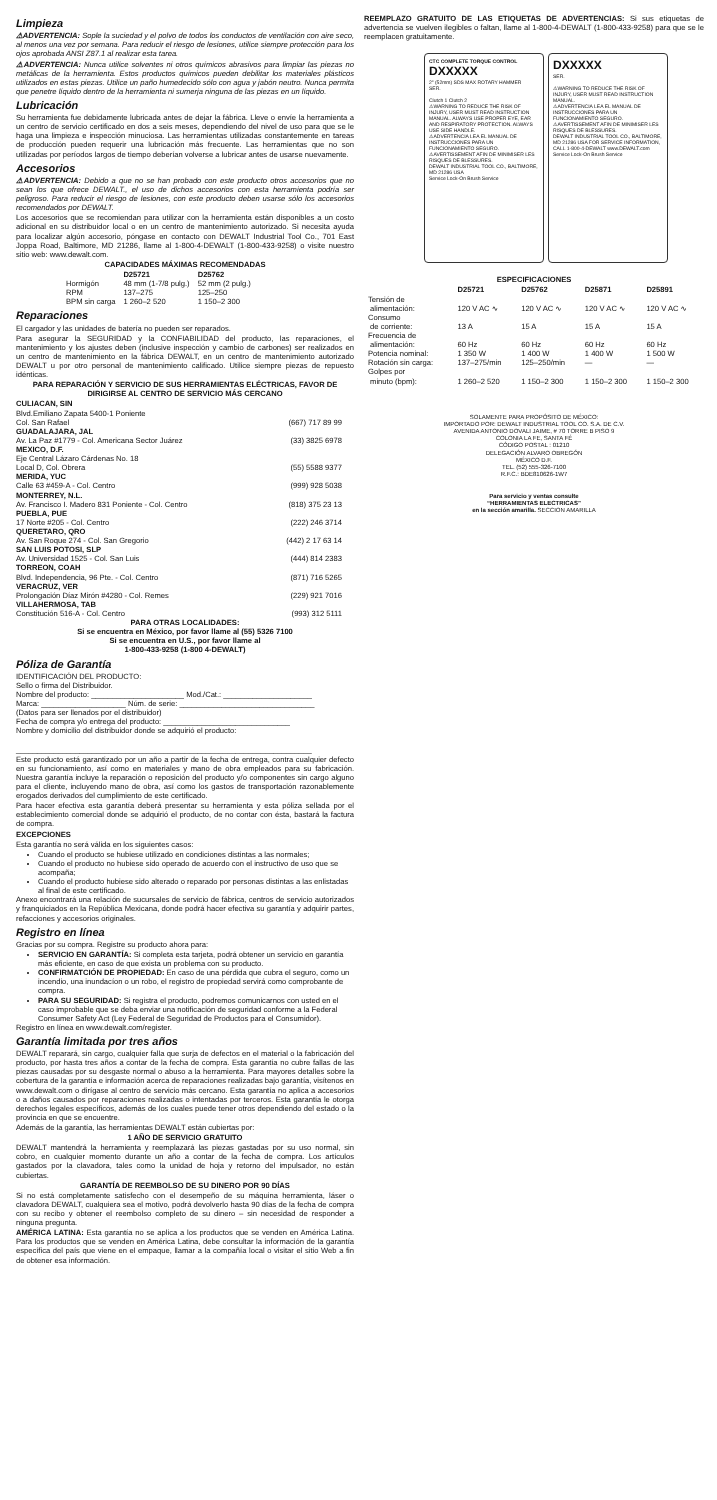Limpieza
⚠ADVERTENCIA: Sople la suciedad y el polvo de todos los conductos de ventilación con aire seco, al menos una vez por semana. Para reducir el riesgo de lesiones, utilice siempre protección para los ojos aprobada ANSI Z87.1 al realizar esta tarea.
⚠ADVERTENCIA: Nunca utilice solventes ni otros químicos abrasivos para limpiar las piezas no metálicas de la herramienta. Estos productos químicos pueden debilitar los materiales plásticos utilizados en estas piezas. Utilice un paño humedecido sólo con agua y jabón neutro. Nunca permita que penetre líquido dentro de la herramienta ni sumerja ninguna de las piezas en un líquido.
Lubricación
Su herramienta fue debidamente lubricada antes de dejar la fábrica. Lleve o envíe la herramienta a un centro de servicio certificado en dos a seis meses, dependiendo del nivel de uso para que se le haga una limpieza e inspección minuciosa. Las herramientas utilizadas constantemente en tareas de producción pueden requerir una lubricación más frecuente. Las herramientas que no son utilizadas por períodos largos de tiempo deberían volverse a lubricar antes de usarse nuevamente.
Accesorios
⚠ADVERTENCIA: Debido a que no se han probado con este producto otros accesorios que no sean los que ofrece DEWALT., el uso de dichos accesorios con esta herramienta podría ser peligroso. Para reducir el riesgo de lesiones, con este producto deben usarse sólo los accesorios recomendados por DEWALT.
Los accesorios que se recomiendan para utilizar con la herramienta están disponibles a un costo adicional en su distribuidor local o en un centro de mantenimiento autorizado. Si necesita ayuda para localizar algún accesorio, póngase en contacto con DEWALT Industrial Tool Co., 701 East Joppa Road, Baltimore, MD 21286, llame al 1-800-4-DEWALT (1-800-433-9258) o visite nuestro sitio web: www.dewalt.com.
CAPACIDADES MÁXIMAS RECOMENDADAS
| | D25721 | D25762 |
| --- | --- | --- |
| Hormigón | 48 mm (1-7/8 pulg.) | 52 mm (2 pulg.) |
| RPM | 137–275 | 125–250 |
| BPM sin carga | 1 260–2 520 | 1 150–2 300 |
Reparaciones
El cargador y las unidades de batería no pueden ser reparados.
Para asegurar la SEGURIDAD y la CONFIABILIDAD del producto, las reparaciones, el mantenimiento y los ajustes deben (inclusive inspección y cambio de carbones) ser realizados en un centro de mantenimiento en la fábrica DEWALT, en un centro de mantenimiento autorizado DEWALT u por otro personal de mantenimiento calificado. Utilice siempre piezas de repuesto idénticas.
PARA REPARACIÓN Y SERVICIO DE SUS HERRAMIENTAS ELÉCTRICAS, FAVOR DE DIRIGIRSE AL CENTRO DE SERVICIO MÁS CERCANO
| CULIACAN, SIN Blvd.Emiliano Zapata 5400-1 Poniente Col. San Rafael | (667) 717 89 99 |
| GUADALAJARA, JAL Av. La Paz #1779 - Col. Americana Sector Juárez | (33) 3825 6978 |
| MEXICO, D.F. Eje Central Lázaro Cárdenas No. 18 Local D, Col. Obrera | (55) 5588 9377 |
| MERIDA, YUC Calle 63 #459-A - Col. Centro | (999) 928 5038 |
| MONTERREY, N.L. Av. Francisco I. Madero 831 Poniente - Col. Centro | (818) 375 23 13 |
| PUEBLA, PUE 17 Norte #205 - Col. Centro | (222) 246 3714 |
| QUERETARO, QRO Av. San Roque 274 - Col. San Gregorio | (442) 2 17 63 14 |
| SAN LUIS POTOSI, SLP Av. Universidad 1525 - Col. San Luis | (444) 814 2383 |
| TORREON, COAH Blvd. Independencia, 96 Pte. - Col. Centro | (871) 716 5265 |
| VERACRUZ, VER Prolongación Díaz Mirón #4280 - Col. Remes | (229) 921 7016 |
| VILLAHERMOSA, TAB Constitución 516-A - Col. Centro | (993) 312 5111 |
PARA OTRAS LOCALIDADES:
Si se encuentra en México, por favor llame al (55) 5326 7100
Si se encuentra en U.S., por favor llame al
1-800-433-9258 (1-800 4-DEWALT)
Póliza de Garantía
IDENTIFICACIÓN DEL PRODUCTO:
Sello o firma del Distribuidor.
Nombre del producto: ______________________ Mod./Cat.: _____________________
Marca: ____________________ Núm. de serie: ________________________________
(Datos para ser llenados por el distribuidor)
Fecha de compra y/o entrega del producto: ______________________________
Nombre y domicilio del distribuidor donde se adquirió el producto:
______________________________________________________________________
Este producto está garantizado por un año a partir de la fecha de entrega, contra cualquier defecto en su funcionamiento, así como en materiales y mano de obra empleados para su fabricación. Nuestra garantía incluye la reparación o reposición del producto y/o componentes sin cargo alguno para el cliente, incluyendo mano de obra, así como los gastos de transportación razonablemente erogados derivados del cumplimiento de este certificado.
Para hacer efectiva esta garantía deberá presentar su herramienta y esta póliza sellada por el establecimiento comercial donde se adquirió el producto, de no contar con ésta, bastará la factura de compra.
EXCEPCIONES
Esta garantía no será válida en los siguientes casos:
Cuando el producto se hubiese utilizado en condiciones distintas a las normales;
Cuando el producto no hubiese sido operado de acuerdo con el instructivo de uso que se acompaña;
Cuando el producto hubiese sido alterado o reparado por personas distintas a las enlistadas al final de este certificado.
Anexo encontrará una relación de sucursales de servicio de fábrica, centros de servicio autorizados y franquiciados en la República Mexicana, donde podrá hacer efectiva su garantía y adquirir partes, refacciones y accesorios originales.
Registro en línea
Gracias por su compra. Registre su producto ahora para:
SERVICIO EN GARANTÍA: Si completa esta tarjeta, podrá obtener un servicio en garantía más eficiente, en caso de que exista un problema con su producto.
CONFIRMATCIÓN DE PROPIEDAD: En caso de una pérdida que cubra el seguro, como un incendio, una inundacíon o un robo, el registro de propiedad servirá como comprobante de compra.
PARA SU SEGURIDAD: Si registra el producto, podremos comunicarnos con usted en el caso improbable que se deba enviar una notificación de seguridad conforme a la Federal Consumer Safety Act (Ley Federal de Seguridad de Productos para el Consumidor).
Registro en línea en www.dewalt.com/register.
Garantía limitada por tres años
DEWALT reparará, sin cargo, cualquier falla que surja de defectos en el material o la fabricación del producto, por hasta tres años a contar de la fecha de compra. Esta garantía no cubre fallas de las piezas causadas por su desgaste normal o abuso a la herramienta. Para mayores detalles sobre la cobertura de la garantía e información acerca de reparaciones realizadas bajo garantía, visítenos en www.dewalt.com o dirígase al centro de servicio más cercano. Esta garantía no aplica a accesorios o a daños causados por reparaciones realizadas o intentadas por terceros. Esta garantía le otorga derechos legales específicos, además de los cuales puede tener otros dependiendo del estado o la provincia en que se encuentre.
Además de la garantía, las herramientas DEWALT están cubiertas por:
1 AÑO DE SERVICIO GRATUITO
DEWALT mantendrá la herramienta y reemplazará las piezas gastadas por su uso normal, sin cobro, en cualquier momento durante un año a contar de la fecha de compra. Los artículos gastados por la clavadora, tales como la unidad de hoja y retorno del impulsador, no están cubiertas.
GARANTÍA DE REEMBOLSO DE SU DINERO POR 90 DÍAS
Si no está completamente satisfecho con el desempeño de su máquina herramienta, láser o clavadora DEWALT, cualquiera sea el motivo, podrá devolverlo hasta 90 días de la fecha de compra con su recibo y obtener el reembolso completo de su dinero – sin necesidad de responder a ninguna pregunta.
AMÉRICA LATINA: Esta garantía no se aplica a los productos que se venden en América Latina. Para los productos que se venden en América Latina, debe consultar la información de la garantía específica del país que viene en el empaque, llamar a la compañía local o visitar el sitio Web a fin de obtener esa información.
REEMPLAZO GRATUITO DE LAS ETIQUETAS DE ADVERTENCIAS: Si sus etiquetas de advertencia se vuelven ilegibles o faltan, llame al 1-800-4-DEWALT (1-800-433-9258) para que se le reemplacen gratuitamente.
CTC COMPLETE TORQUE CONTROL
DXXXXX
2" (52mm) SDS MAX ROTARY HAMMER
SER.
Clutch 1 Clutch 2
⚠WARNING TO REDUCE THE RISK OF INJURY, USER MUST READ INSTRUCTION MANUAL. ALWAYS USE PROPER EYE, EAR AND RESPIRATORY PROTECTION. ALWAYS USE SIDE HANDLE.
⚠ADVERTENCIA LEA EL MANUAL DE INSTRUCCIONES PARA UN FUNCIONAMIENTO SEGURO.
⚠AVERTISSEMENT AFIN DE MINIMISER LES RISQUES DE BLESSURES.
DEWALT INDUSTRIAL TOOL CO., BALTIMORE, MD 21286 USA
Service Lock-On Brush Service
DXXXXX
SER.
⚠WARNING TO REDUCE THE RISK OF INJURY, USER MUST READ INSTRUCTION MANUAL.
⚠ADVERTENCIA LEA EL MANUAL DE INSTRUCCIONES PARA UN FUNCIONAMIENTO SEGURO.
⚠AVERTISSEMENT AFIN DE MINIMISER LES RISQUES DE BLESSURES.
DEWALT INDUSTRIAL TOOL CO., BALTIMORE, MD 21286 USA FOR SERVICE INFORMATION, CALL 1-800-4-DEWALT www.DEWALT.com
Service Lock-On Brush Service
ESPECIFICACIONES
| | D25721 | D25762 | D25871 | D25891 |
| --- | --- | --- | --- | --- |
| Tensión de alimentación: | 120 V AC ∿ | 120 V AC ∿ | 120 V AC ∿ | 120 V AC ∿ |
| Consumo de corriente: | 13 A | 15 A | 15 A | 15 A |
| Frecuencia de alimentación: | 60 Hz | 60 Hz | 60 Hz | 60 Hz |
| Potencia nominal: | 1 350 W | 1 400 W | 1 400 W | 1 500 W |
| Rotación sin carga: | 137–275/min | 125–250/min | — | — |
| Golpes por minuto (bpm): | 1 260–2 520 | 1 150–2 300 | 1 150–2 300 | 1 150–2 300 |
SOLAMENTE PARA PROPÓSITO DE MÉXICO:
IMPORTADO POR: DEWALT INDUSTRIAL TOOL CO. S.A. DE C.V.
AVENIDA ANTONIO DOVALI JAIME, # 70 TORRE B PISO 9
COLONIA LA FE, SANTA FÉ
CÓDIGO POSTAL : 01210
DELEGACIÓN ALVARO OBREGÓN
MÉXICO D.F.
TEL. (52) 555-326-7100
R.F.C.: BDE810626-1W7
Para servicio y ventas consulte
“HERRAMIENTAS ELECTRICAS”
en la sección amarilla. SECCION AMARILLA